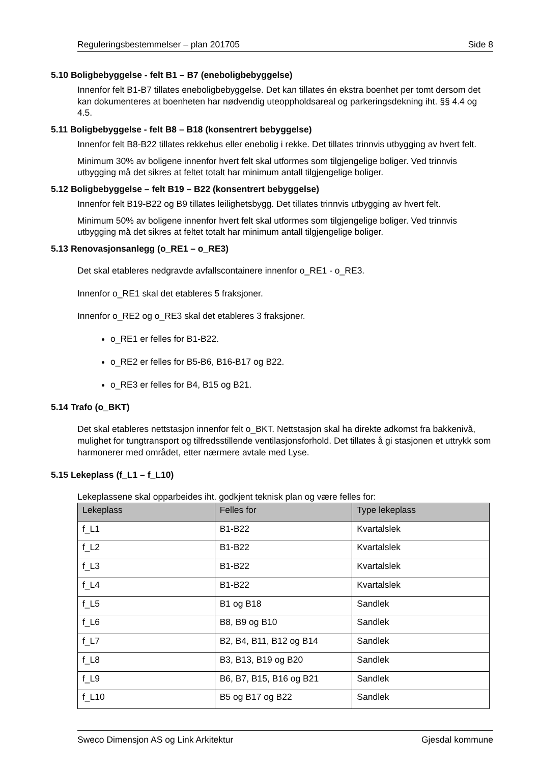Reguleringsbestemmelser – plan 201705 Side 8
5.10 Boligbebyggelse - felt B1 – B7 (eneboligbebyggelse)
Innenfor felt B1-B7 tillates eneboligbebyggelse. Det kan tillates én ekstra boenhet per tomt dersom det kan dokumenteres at boenheten har nødvendig uteoppholdsareal og parkeringsdekning iht. §§ 4.4 og 4.5.
5.11 Boligbebyggelse - felt B8 – B18 (konsentrert bebyggelse)
Innenfor felt B8-B22 tillates rekkehus eller enebolig i rekke. Det tillates trinnvis utbygging av hvert felt.
Minimum 30% av boligene innenfor hvert felt skal utformes som tilgjengelige boliger. Ved trinnvis utbygging må det sikres at feltet totalt har minimum antall tilgjengelige boliger.
5.12 Boligbebyggelse – felt B19 – B22 (konsentrert bebyggelse)
Innenfor felt B19-B22 og B9 tillates leilighetsbygg. Det tillates trinnvis utbygging av hvert felt.
Minimum 50% av boligene innenfor hvert felt skal utformes som tilgjengelige boliger. Ved trinnvis utbygging må det sikres at feltet totalt har minimum antall tilgjengelige boliger.
5.13 Renovasjonsanlegg (o_RE1 – o_RE3)
Det skal etableres nedgravde avfallscontainere innenfor o_RE1 - o_RE3.
Innenfor o_RE1 skal det etableres 5 fraksjoner.
Innenfor o_RE2 og o_RE3 skal det etableres 3 fraksjoner.
o_RE1 er felles for B1-B22.
o_RE2 er felles for B5-B6, B16-B17 og B22.
o_RE3 er felles for B4, B15 og B21.
5.14 Trafo (o_BKT)
Det skal etableres nettstasjon innenfor felt o_BKT. Nettstasjon skal ha direkte adkomst fra bakkenivå, mulighet for tungtransport og tilfredsstillende ventilasjonsforhold. Det tillates å gi stasjonen et uttrykk som harmonerer med området, etter nærmere avtale med Lyse.
5.15 Lekeplass (f_L1 – f_L10)
Lekeplassene skal opparbeides iht. godkjent teknisk plan og være felles for:
| Lekeplass | Felles for | Type lekeplass |
| --- | --- | --- |
| f_L1 | B1-B22 | Kvartalslek |
| f_L2 | B1-B22 | Kvartalslek |
| f_L3 | B1-B22 | Kvartalslek |
| f_L4 | B1-B22 | Kvartalslek |
| f_L5 | B1 og B18 | Sandlek |
| f_L6 | B8, B9 og B10 | Sandlek |
| f_L7 | B2, B4, B11, B12 og B14 | Sandlek |
| f_L8 | B3, B13, B19 og B20 | Sandlek |
| f_L9 | B6, B7, B15, B16 og B21 | Sandlek |
| f_L10 | B5 og B17 og B22 | Sandlek |
Sweco Dimensjon AS og Link Arkitektur Gjesdal kommune